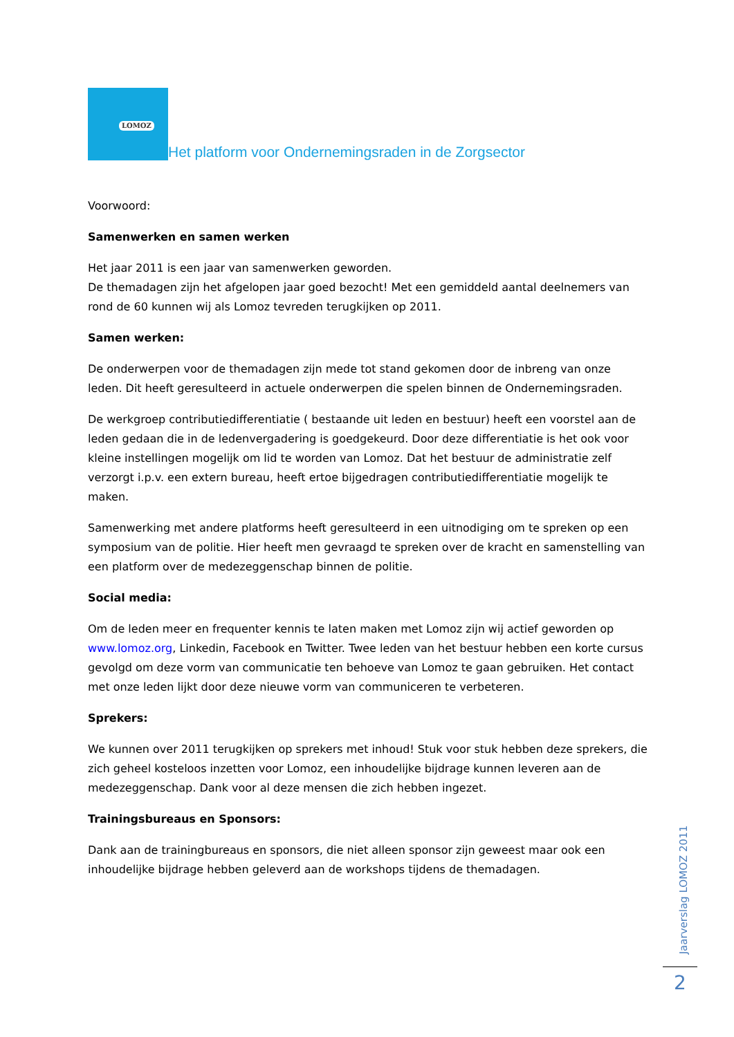LOMOZ
Het platform voor Ondernemingsraden in de Zorgsector
Voorwoord:
Samenwerken en samen werken
Het jaar 2011 is een jaar van samenwerken geworden.
De themadagen zijn het afgelopen jaar goed bezocht! Met een gemiddeld aantal deelnemers van rond de 60 kunnen wij als Lomoz tevreden terugkijken op 2011.
Samen werken:
De onderwerpen voor de themadagen zijn mede tot stand gekomen door de inbreng van onze leden. Dit heeft geresulteerd in actuele onderwerpen die spelen binnen de Ondernemingsraden.
De werkgroep contributiedifferentiatie ( bestaande uit leden en bestuur) heeft een voorstel aan de leden gedaan die in de ledenvergadering is goedgekeurd. Door deze differentiatie is het ook voor kleine instellingen mogelijk om lid te worden van Lomoz. Dat het bestuur de administratie zelf verzorgt i.p.v. een extern bureau, heeft ertoe bijgedragen contributiedifferentiatie mogelijk te maken.
Samenwerking met andere platforms heeft geresulteerd in een uitnodiging om te spreken op een symposium van de politie. Hier heeft men gevraagd te spreken over de kracht en samenstelling van een platform over de medezeggenschap binnen de politie.
Social media:
Om de leden meer en frequenter kennis te laten maken met Lomoz zijn wij actief geworden op www.lomoz.org, Linkedin, Facebook en Twitter. Twee leden van het bestuur hebben een korte cursus gevolgd om deze vorm van communicatie ten behoeve van Lomoz te gaan gebruiken. Het contact met onze leden lijkt door deze nieuwe vorm van communiceren te verbeteren.
Sprekers:
We kunnen over 2011 terugkijken op sprekers met inhoud! Stuk voor stuk hebben deze sprekers, die zich geheel kosteloos inzetten voor Lomoz, een inhoudelijke bijdrage kunnen leveren aan de medezeggenschap. Dank voor al deze mensen die zich hebben ingezet.
Trainingsbureaus en Sponsors:
Dank aan de trainingbureaus en sponsors, die niet alleen sponsor zijn geweest maar ook een inhoudelijke bijdrage hebben geleverd aan de workshops tijdens de themadagen.
Jaarverslag LOMOZ 2011
2